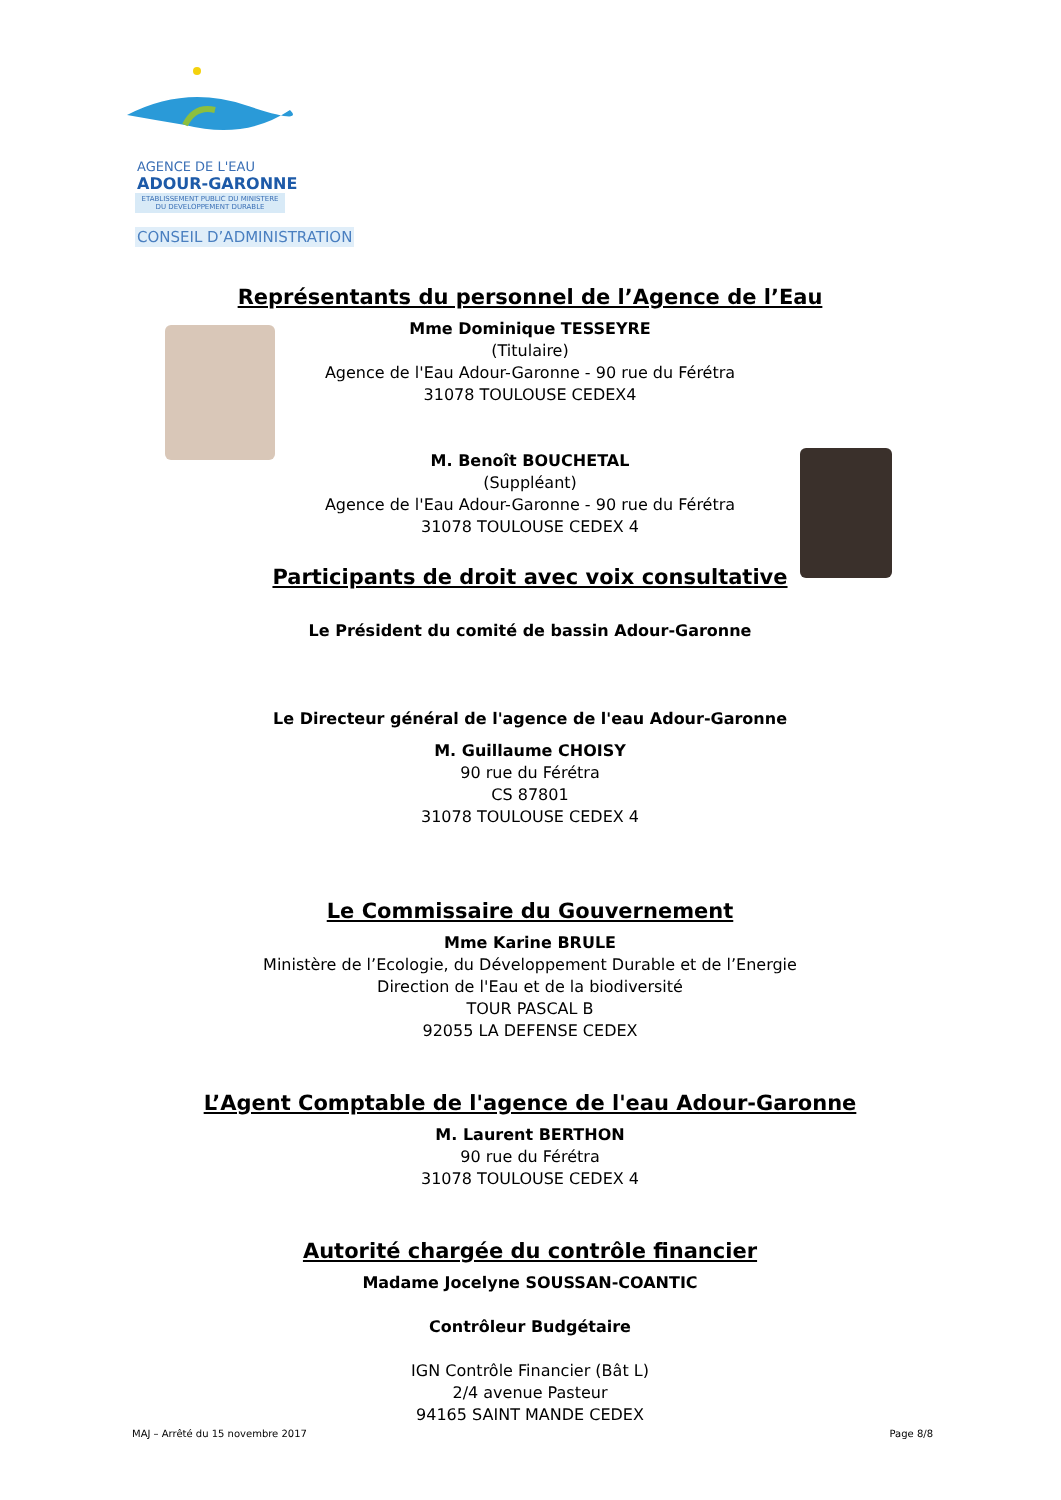AGENCE DE L'EAU
ADOUR-GARONNE
ETABLISSEMENT PUBLIC DU MINISTERE
DU DEVELOPPEMENT DURABLE
CONSEIL D’ADMINISTRATION
Représentants du personnel de l’Agence de l’Eau
Mme Dominique TESSEYRE
(Titulaire)
Agence de l'Eau Adour-Garonne - 90 rue du Férétra
31078 TOULOUSE CEDEX4
M. Benoît BOUCHETAL
(Suppléant)
Agence de l'Eau Adour-Garonne - 90 rue du Férétra
31078 TOULOUSE CEDEX 4
Participants de droit avec voix consultative
Le Président du comité de bassin Adour-Garonne
Le Directeur général de l'agence de l'eau Adour-Garonne
M. Guillaume CHOISY
90 rue du Férétra
CS 87801
31078 TOULOUSE CEDEX 4
Le Commissaire du Gouvernement
Mme Karine BRULE
Ministère de l’Ecologie, du Développement Durable et de l’Energie
Direction de l'Eau et de la biodiversité
TOUR PASCAL B
92055 LA DEFENSE CEDEX
L’Agent Comptable de l'agence de l'eau Adour-Garonne
M. Laurent BERTHON
90 rue du Férétra
31078 TOULOUSE CEDEX 4
Autorité chargée du contrôle financier
Madame Jocelyne SOUSSAN-COANTIC
Contrôleur Budgétaire
IGN Contrôle Financier (Bât L)
2/4 avenue Pasteur
94165 SAINT MANDE CEDEX
MAJ – Arrêté du 15 novembre 2017 Page 8/8